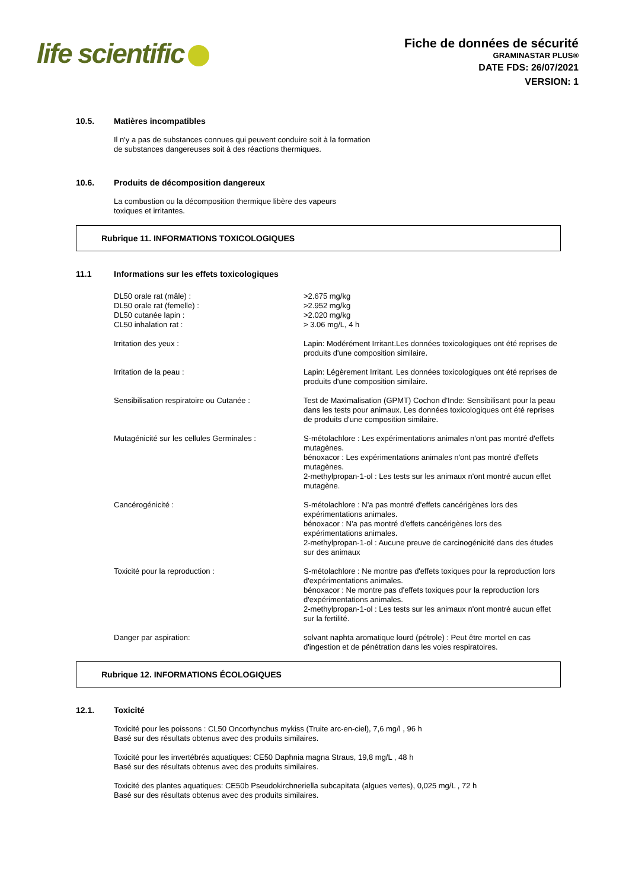life scientific
Fiche de données de sécurité
GRAMINASTAR PLUS®
DATE FDS: 26/07/2021
VERSION: 1
10.5. Matières incompatibles
Il n'y a pas de substances connues qui peuvent conduire soit à la formation
de substances dangereuses soit à des réactions thermiques.
10.6. Produits de décomposition dangereux
La combustion ou la décomposition thermique libère des vapeurs
toxiques et irritantes.
Rubrique 11. INFORMATIONS TOXICOLOGIQUES
11.1 Informations sur les effets toxicologiques
DL50 orale rat (mâle) :
DL50 orale rat (femelle) :
DL50 cutanée lapin :
CL50 inhalation rat :
>2.675 mg/kg
>2.952 mg/kg
>2.020 mg/kg
> 3.06 mg/L, 4 h
Irritation des yeux : Lapin: Modérément Irritant.Les données toxicologiques ont été reprises de produits d'une composition similaire.
Irritation de la peau : Lapin: Légèrement Irritant. Les données toxicologiques ont été reprises de produits d'une composition similaire.
Sensibilisation respiratoire ou Cutanée : Test de Maximalisation (GPMT) Cochon d'Inde: Sensibilisant pour la peau dans les tests pour animaux. Les données toxicologiques ont été reprises de produits d'une composition similaire.
Mutagénicité sur les cellules Germinales :
S-métolachlore : Les expérimentations animales n'ont pas montré d'effets mutagènes.
bénoxacor : Les expérimentations animales n'ont pas montré d'effets mutagènes.
2-methylpropan-1-ol : Les tests sur les animaux n'ont montré aucun effet mutagène.
Cancérogénicité : S-métolachlore : N'a pas montré d'effets cancérigènes lors des expérimentations animales.
bénoxacor : N'a pas montré d'effets cancérigènes lors des expérimentations animales.
2-methylpropan-1-ol : Aucune preuve de carcinogénicité dans des études sur des animaux
Toxicité pour la reproduction : S-métolachlore : Ne montre pas d'effets toxiques pour la reproduction lors d'expérimentations animales.
bénoxacor : Ne montre pas d'effets toxiques pour la reproduction lors d'expérimentations animales.
2-methylpropan-1-ol : Les tests sur les animaux n'ont montré aucun effet sur la fertilité.
Danger par aspiration: solvant naphta aromatique lourd (pétrole) : Peut être mortel en cas d'ingestion et de pénétration dans les voies respiratoires.
Rubrique 12. INFORMATIONS ÉCOLOGIQUES
12.1. Toxicité
Toxicité pour les poissons : CL50 Oncorhynchus mykiss (Truite arc-en-ciel), 7,6 mg/l , 96 h
Basé sur des résultats obtenus avec des produits similaires.
Toxicité pour les invertébrés aquatiques: CE50 Daphnia magna Straus, 19,8 mg/L , 48 h
Basé sur des résultats obtenus avec des produits similaires.
Toxicité des plantes aquatiques: CE50b Pseudokirchneriella subcapitata (algues vertes), 0,025 mg/L , 72 h
Basé sur des résultats obtenus avec des produits similaires.